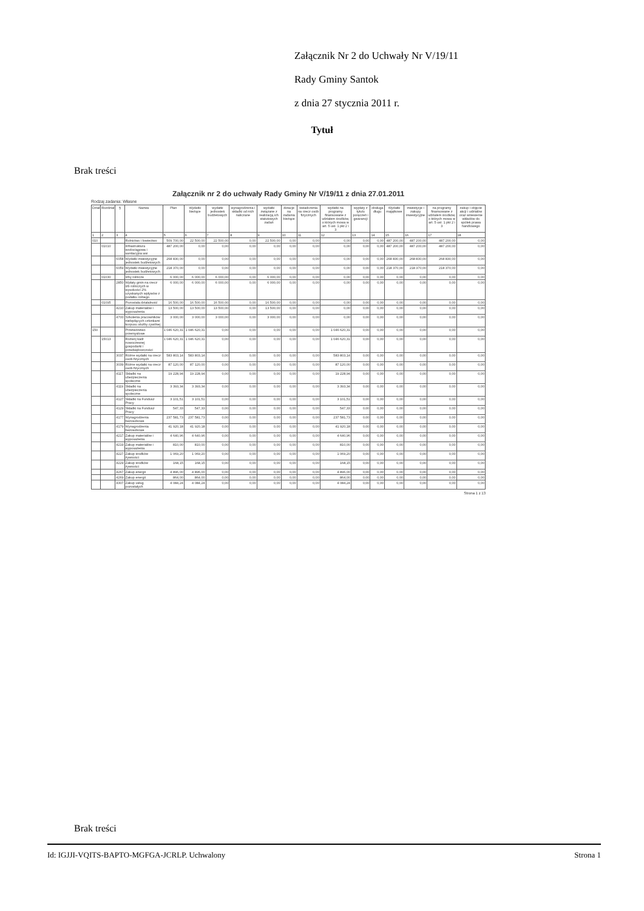Załącznik Nr 2 do Uchwały Nr V/19/11
Rady Gminy Santok
z dnia 27 stycznia 2011 r.
Tytuł
Brak treści
Załącznik nr 2 do uchwały Rady Gminy Nr V/19/11 z dnia 27.01.2011
Rodzaj zadania: Własne
| Dział | Rozdział | § | Nazwa | Plan | Wydatki bieżące | wydatki jednostek budżetowych | wynagrodzenia i składki od nich naliczane | wydatki związane z realizacją ich statutowych zadań | dotacje na zadania bieżące | świadczenia na rzecz osób fizycznych | wydatki na programy finansowane z udziałem środków, o których mowa w art. 5 ust. 1 pkt 2 i 3 | wypłaty z tytułu poręczeń i gwarancji | obsługa długu | Wydatki majątkowe | inwestycje i zakupy inwestycyjne | na programy finansowane z udziałem środków, o których mowa w art. 5 ust. 1 pkt 2 i 3 | zakup i objęcie akcji i udziałów oraz wniesienie wkładów do spółek prawa handlowego |
| --- | --- | --- | --- | --- | --- | --- | --- | --- | --- | --- | --- | --- | --- | --- | --- | --- | --- |
| 1 | 2 | 3 | 4 | 5 | 6 | 7 | 8 | 9 | 10 | 11 | 12 | 13 | 14 | 15 | 16 | 17 | 18 |
| 010 | | | Rolnictwo i łowiectwo | 509 700,00 | 22 500,00 | 22 500,00 | 0,00 | 22 500,00 | 0,00 | 0,00 | 0,00 | 0,00 | 0,00 | 487 200,00 | 487 200,00 | 487 200,00 | 0,00 |
| | 01010 | | Infrastruktura wodociągowa i sanitacyjna wsi | 487 200,00 | 0,00 | 0,00 | 0,00 | 0,00 | 0,00 | 0,00 | 0,00 | 0,00 | 0,00 | 487 200,00 | 487 200,00 | 487 200,00 | 0,00 |
| | | 6058 | Wydatki inwestycyjne jednostek budżetowych | 268 830,00 | 0,00 | 0,00 | 0,00 | 0,00 | 0,00 | 0,00 | 0,00 | 0,00 | 0,00 | 268 830,00 | 268 830,00 | 268 830,00 | 0,00 |
| | | 6059 | Wydatki inwestycyjne jednostek budżetowych | 218 370,00 | 0,00 | 0,00 | 0,00 | 0,00 | 0,00 | 0,00 | 0,00 | 0,00 | 0,00 | 218 370,00 | 218 370,00 | 218 370,00 | 0,00 |
| | 01030 | | Izby rolnicze | 6 000,00 | 6 000,00 | 6 000,00 | 0,00 | 6 000,00 | 0,00 | 0,00 | 0,00 | 0,00 | 0,00 | 0,00 | 0,00 | 0,00 | 0,00 |
| | | 2850 | Wpłaty gmin na rzecz izb rolniczych w wysokości 2% uzyskanych wpływów z podatku rolnego | 6 000,00 | 6 000,00 | 6 000,00 | 0,00 | 6 000,00 | 0,00 | 0,00 | 0,00 | 0,00 | 0,00 | 0,00 | 0,00 | 0,00 | 0,00 |
| | 01095 | | Pozostała działalność | 16 500,00 | 16 500,00 | 16 500,00 | 0,00 | 16 500,00 | 0,00 | 0,00 | 0,00 | 0,00 | 0,00 | 0,00 | 0,00 | 0,00 | 0,00 |
| | | 4210 | Zakup materiałów i wyposażenia | 13 500,00 | 13 500,00 | 13 500,00 | 0,00 | 13 500,00 | 0,00 | 0,00 | 0,00 | 0,00 | 0,00 | 0,00 | 0,00 | 0,00 | 0,00 |
| | | 4700 | Szkolenia pracowników niebędących członkami korpusu służby cywilnej | 3 000,00 | 3 000,00 | 3 000,00 | 0,00 | 3 000,00 | 0,00 | 0,00 | 0,00 | 0,00 | 0,00 | 0,00 | 0,00 | 0,00 | 0,00 |
| 150 | | | Przetwórstwo przemysłowe | 1 046 620,31 | 1 046 620,31 | 0,00 | 0,00 | 0,00 | 0,00 | 0,00 | 1 046 620,31 | 0,00 | 0,00 | 0,00 | 0,00 | 0,00 | 0,00 |
| | 15013 | | Rozwój kadr nowoczesnej gospodarki i przedsiębiorczości | 1 046 620,31 | 1 046 620,31 | 0,00 | 0,00 | 0,00 | 0,00 | 0,00 | 1 046 620,31 | 0,00 | 0,00 | 0,00 | 0,00 | 0,00 | 0,00 |
| | | 3037 | Różne wydatki na rzecz osób fizycznych | 583 803,14 | 583 803,14 | 0,00 | 0,00 | 0,00 | 0,00 | 0,00 | 583 803,14 | 0,00 | 0,00 | 0,00 | 0,00 | 0,00 | 0,00 |
| | | 3039 | Różne wydatki na rzecz osób fizycznych | 87 120,00 | 87 120,00 | 0,00 | 0,00 | 0,00 | 0,00 | 0,00 | 87 120,00 | 0,00 | 0,00 | 0,00 | 0,00 | 0,00 | 0,00 |
| | | 4117 | Składki na ubezpieczenia społeczne | 19 228,94 | 19 228,94 | 0,00 | 0,00 | 0,00 | 0,00 | 0,00 | 19 228,94 | 0,00 | 0,00 | 0,00 | 0,00 | 0,00 | 0,00 |
| | | 4119 | Składki na ubezpieczenia społeczne | 3 393,34 | 3 393,34 | 0,00 | 0,00 | 0,00 | 0,00 | 0,00 | 3 393,34 | 0,00 | 0,00 | 0,00 | 0,00 | 0,00 | 0,00 |
| | | 4127 | Składki na Fundusz Pracy | 3 101,51 | 3 101,51 | 0,00 | 0,00 | 0,00 | 0,00 | 0,00 | 3 101,51 | 0,00 | 0,00 | 0,00 | 0,00 | 0,00 | 0,00 |
| | | 4129 | Składki na Fundusz Pracy | 547,33 | 547,33 | 0,00 | 0,00 | 0,00 | 0,00 | 0,00 | 547,33 | 0,00 | 0,00 | 0,00 | 0,00 | 0,00 | 0,00 |
| | | 4177 | Wynagrodzenia bezosobowe | 237 581,73 | 237 581,73 | 0,00 | 0,00 | 0,00 | 0,00 | 0,00 | 237 581,73 | 0,00 | 0,00 | 0,00 | 0,00 | 0,00 | 0,00 |
| | | 4179 | Wynagrodzenia bezosobowe | 41 920,18 | 41 920,18 | 0,00 | 0,00 | 0,00 | 0,00 | 0,00 | 41 920,18 | 0,00 | 0,00 | 0,00 | 0,00 | 0,00 | 0,00 |
| | | 4217 | Zakup materiałów i wyposażenia | 4 640,96 | 4 640,96 | 0,00 | 0,00 | 0,00 | 0,00 | 0,00 | 4 640,96 | 0,00 | 0,00 | 0,00 | 0,00 | 0,00 | 0,00 |
| | | 4219 | Zakup materiałów i wyposażenia | 810,00 | 810,00 | 0,00 | 0,00 | 0,00 | 0,00 | 0,00 | 810,00 | 0,00 | 0,00 | 0,00 | 0,00 | 0,00 | 0,00 |
| | | 4227 | Zakup środków żywności | 1 069,20 | 1 069,20 | 0,00 | 0,00 | 0,00 | 0,00 | 0,00 | 1 069,20 | 0,00 | 0,00 | 0,00 | 0,00 | 0,00 | 0,00 |
| | | 4229 | Zakup środków żywności | 168,15 | 168,15 | 0,00 | 0,00 | 0,00 | 0,00 | 0,00 | 168,15 | 0,00 | 0,00 | 0,00 | 0,00 | 0,00 | 0,00 |
| | | 4267 | Zakup energii | 4 896,00 | 4 896,00 | 0,00 | 0,00 | 0,00 | 0,00 | 0,00 | 4 896,00 | 0,00 | 0,00 | 0,00 | 0,00 | 0,00 | 0,00 |
| | | 4269 | Zakup energii | 864,00 | 864,00 | 0,00 | 0,00 | 0,00 | 0,00 | 0,00 | 864,00 | 0,00 | 0,00 | 0,00 | 0,00 | 0,00 | 0,00 |
| | | 4307 | Zakup usług pozostałych | 4 084,24 | 4 084,24 | 0,00 | 0,00 | 0,00 | 0,00 | 0,00 | 4 084,24 | 0,00 | 0,00 | 0,00 | 0,00 | 0,00 | 0,00 |
Strona 1 z 13
Brak treści
Id: IGJJI-VQITS-BAPTO-MGFGA-JCRLP. Uchwalony Strona 1